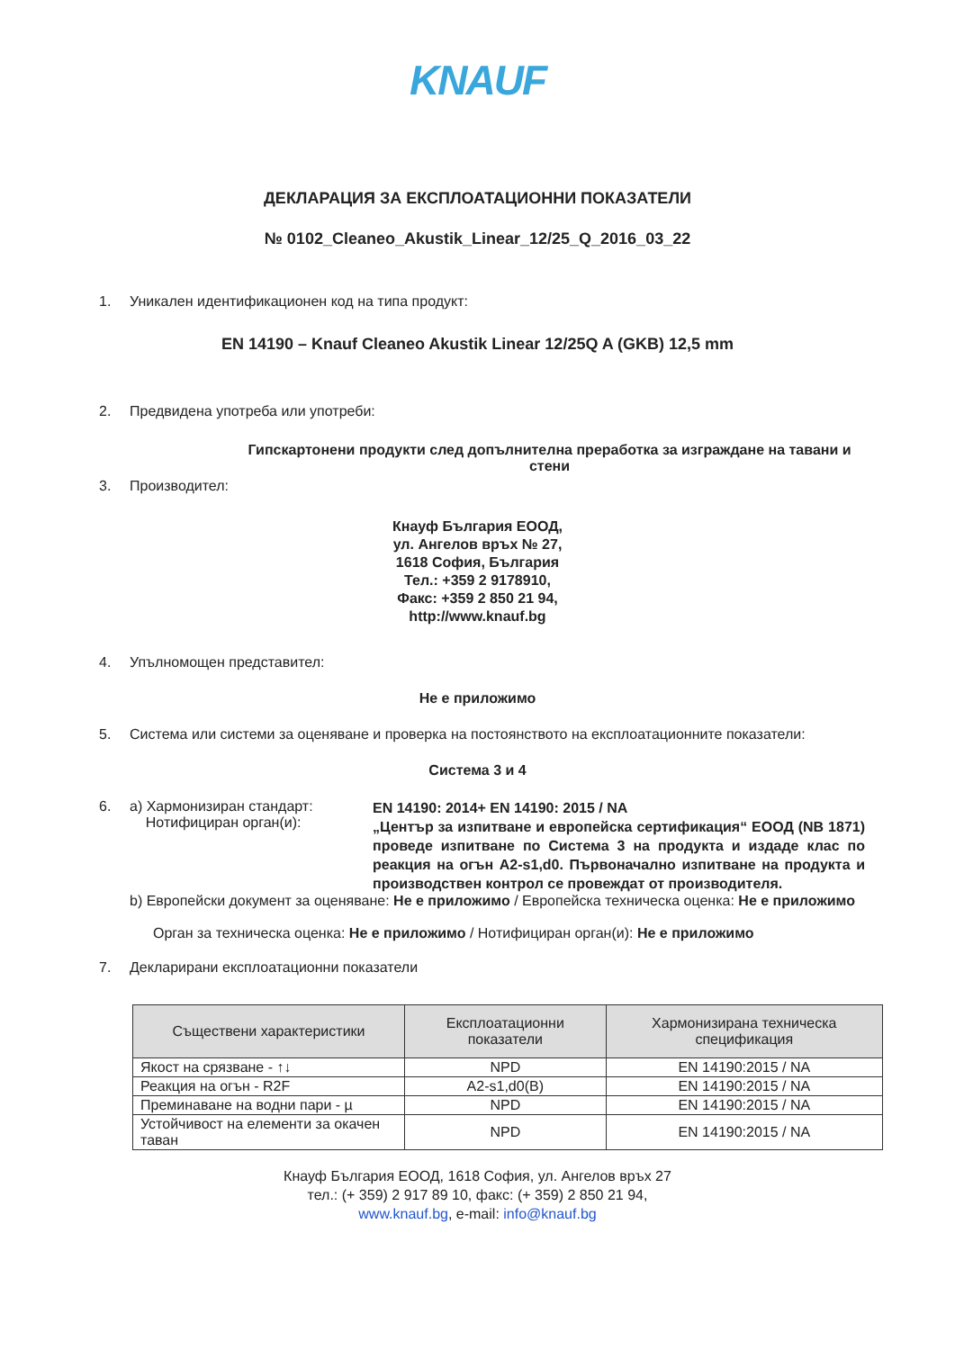KNAUF
ДЕКЛАРАЦИЯ ЗА ЕКСПЛОАТАЦИОННИ ПОКАЗАТЕЛИ
№ 0102_Cleaneo_Akustik_Linear_12/25_Q_2016_03_22
1. Уникален идентификационен код на типа продукт:
EN 14190 – Knauf Cleaneo Akustik Linear 12/25Q A (GKB) 12,5 mm
2. Предвидена употреба или употреби:
Гипскартонени продукти след допълнителна преработка за изграждане на тавани и стени
3. Производител:
Кнауф България ЕООД,
ул. Ангелов връх № 27,
1618 София, България
Тел.: +359 2 9178910,
Факс: +359 2 850 21 94,
http://www.knauf.bg
4. Упълномощен представител:
Не е приложимо
5. Система или системи за оценяване и проверка на постоянството на експлоатационните показатели:
Система 3 и 4
6. a) Хармонизиран стандарт:
Нотифициран орган(и): EN 14190: 2014+ EN 14190: 2015 / NA
„Център за изпитване и европейска сертификация“ ЕООД (NB 1871) проведе изпитване по Система 3 на продукта и издаде клас по реакция на огън A2-s1,d0. Първоначално изпитване на продукта и производствен контрол се провеждат от производителя.
b) Европейски документ за оценяване: Не е приложимо / Европейска техническа оценка: Не е приложимо
Орган за техническа оценка: Не е приложимо / Нотифициран орган(и): Не е приложимо
7. Декларирани експлоатационни показатели
| Съществени характеристики | Експлоатационни показатели | Хармонизирана техническа спецификация |
| --- | --- | --- |
| Якост на срязване - ↑↓ | NPD | EN 14190:2015 / NA |
| Реакция на огън - R2F | A2-s1,d0(B) | EN 14190:2015 / NA |
| Преминаване на водни пари - µ | NPD | EN 14190:2015 / NA |
| Устойчивост на елементи за окачен таван | NPD | EN 14190:2015 / NA |
Кнауф България ЕООД, 1618 София, ул. Ангелов връх 27
тел.: (+ 359) 2 917 89 10, факс: (+ 359) 2 850 21 94,
www.knauf.bg, e-mail: info@knauf.bg